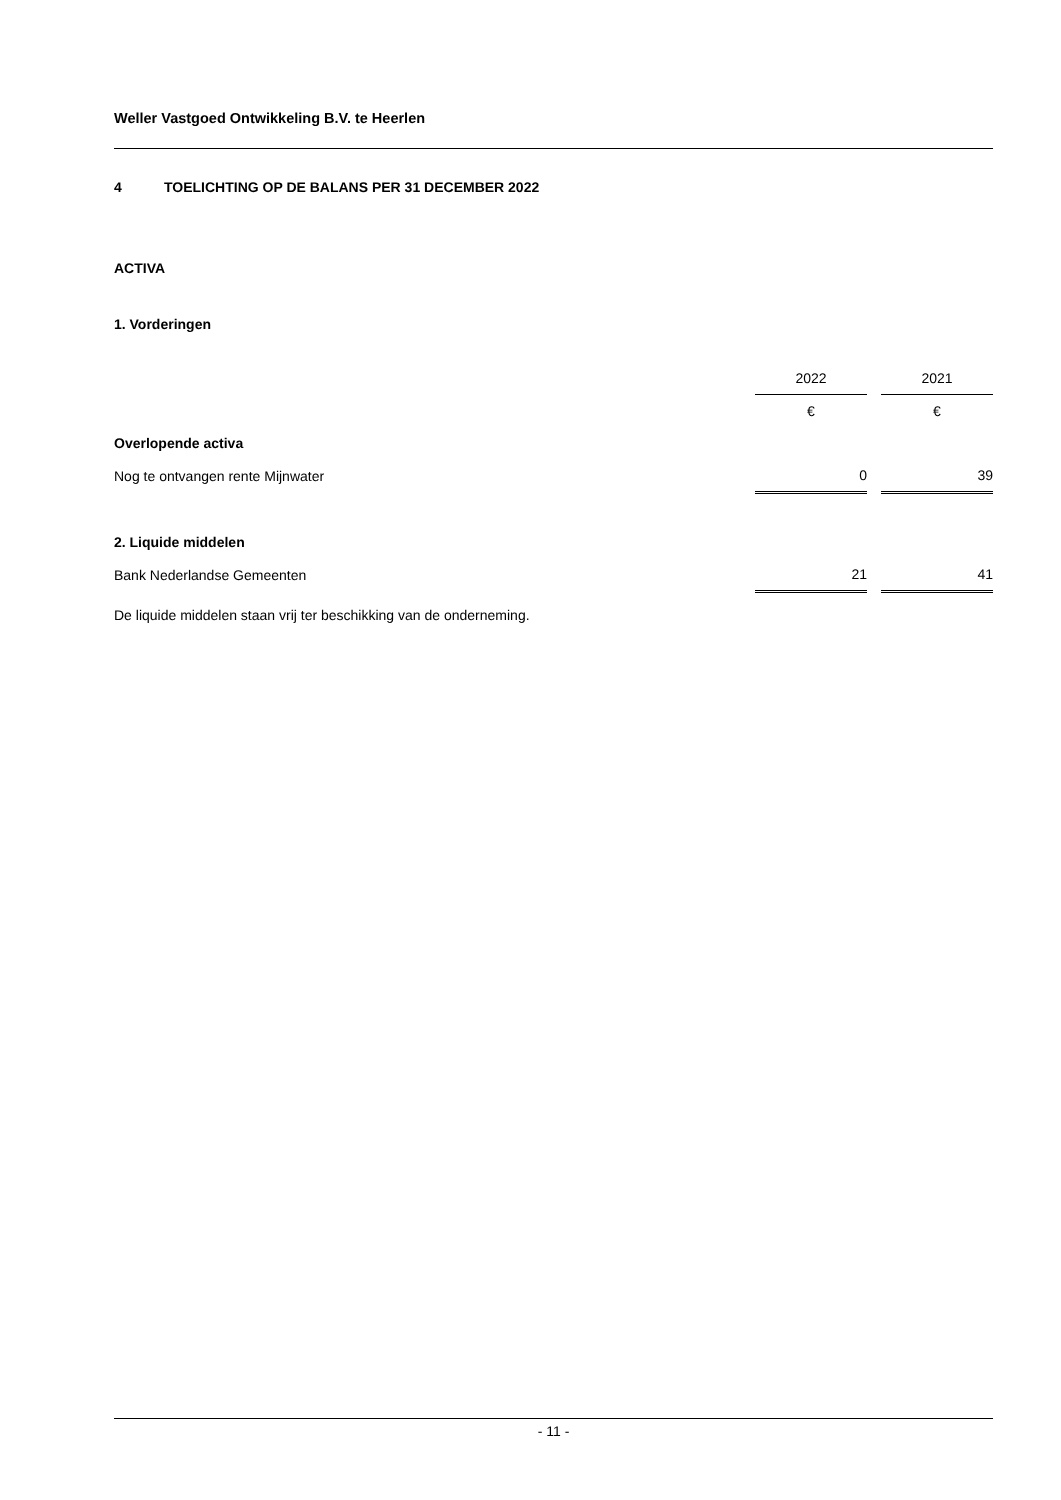Weller Vastgoed Ontwikkeling B.V. te Heerlen
4 TOELICHTING OP DE BALANS PER 31 DECEMBER 2022
ACTIVA
1. Vorderingen
| | 2022 | | 2021 |
| | € | | € |
| Overlopende activa | | | |
| Nog te ontvangen rente Mijnwater | 0 | | 39 |
| 2. Liquide middelen | | | |
| Bank Nederlandse Gemeenten | 21 | | 41 |
De liquide middelen staan vrij ter beschikking van de onderneming.
- 11 -